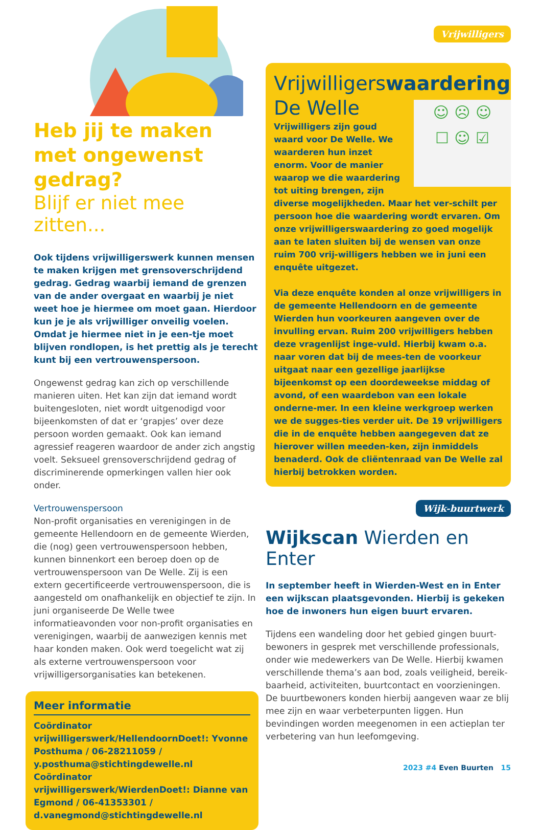Heb jij te maken met ongewenst gedrag?
Blijf er niet mee zitten...
Ook tijdens vrijwilligerswerk kunnen mensen te maken krijgen met grensoverschrijdend gedrag. Gedrag waarbij iemand de grenzen van de ander overgaat en waarbij je niet weet hoe je hiermee om moet gaan. Hierdoor kun je je als vrijwilliger onveilig voelen. Omdat je hiermee niet in je een-tje moet blijven rondlopen, is het prettig als je terecht kunt bij een vertrouwenspersoon.
Ongewenst gedrag kan zich op verschillende manieren uiten. Het kan zijn dat iemand wordt buitengesloten, niet wordt uitgenodigd voor bijeenkomsten of dat er ‘grapjes’ over deze persoon worden gemaakt. Ook kan iemand agressief reageren waardoor de ander zich angstig voelt. Seksueel grensoverschrijdend gedrag of discriminerende opmerkingen vallen hier ook onder.
Vertrouwenspersoon
Non-profit organisaties en verenigingen in de gemeente Hellendoorn en de gemeente Wierden, die (nog) geen vertrouwenspersoon hebben, kunnen binnenkort een beroep doen op de vertrouwenspersoon van De Welle. Zij is een extern gecertificeerde vertrouwenspersoon, die is aangesteld om onafhankelijk en objectief te zijn. In juni organiseerde De Welle twee informatieavonden voor non-profit organisaties en verenigingen, waarbij de aanwezigen kennis met haar konden maken. Ook werd toegelicht wat zij als externe vertrouwenspersoon voor vrijwilligersorganisaties kan betekenen.
Meer informatie
Coördinator vrijwilligerswerk/HellendoornDoet!: Yvonne Posthuma / 06-28211059 / y.posthuma@stichtingdewelle.nl
Coördinator vrijwilligerswerk/WierdenDoet!: Dianne van Egmond / 06-41353301 / d.vanegmond@stichtingdewelle.nl
Vrijwilligers
Vrijwilligerswaardering
De Welle
☺ ☹ ☺
☐ ☺ ☑
Vrijwilligers zijn goud waard voor De Welle. We waarderen hun inzet enorm. Voor de manier waarop we die waardering tot uiting brengen, zijn diverse mogelijkheden. Maar het ver-schilt per persoon hoe die waardering wordt ervaren. Om onze vrijwilligerswaardering zo goed mogelijk aan te laten sluiten bij de wensen van onze ruim 700 vrij-willigers hebben we in juni een enquête uitgezet.
Via deze enquête konden al onze vrijwilligers in de gemeente Hellendoorn en de gemeente Wierden hun voorkeuren aangeven over de invulling ervan. Ruim 200 vrijwilligers hebben deze vragenlijst inge-vuld. Hierbij kwam o.a. naar voren dat bij de mees-ten de voorkeur uitgaat naar een gezellige jaarlijkse bijeenkomst op een doordeweekse middag of avond, of een waardebon van een lokale onderne-mer. In een kleine werkgroep werken we de sugges-ties verder uit. De 19 vrijwilligers die in de enquête hebben aangegeven dat ze hierover willen meeden-ken, zijn inmiddels benaderd. Ook de cliëntenraad van De Welle zal hierbij betrokken worden.
Wijk-buurtwerk
Wijkscan Wierden en Enter
In september heeft in Wierden-West en in Enter een wijkscan plaatsgevonden. Hierbij is gekeken hoe de inwoners hun eigen buurt ervaren.
Tijdens een wandeling door het gebied gingen buurt-bewoners in gesprek met verschillende professionals, onder wie medewerkers van De Welle. Hierbij kwamen verschillende thema’s aan bod, zoals veiligheid, bereik-baarheid, activiteiten, buurtcontact en voorzieningen. De buurtbewoners konden hierbij aangeven waar ze blij mee zijn en waar verbeterpunten liggen. Hun bevindingen worden meegenomen in een actieplan ter verbetering van hun leefomgeving.
2023 #4 Even Buurten 15